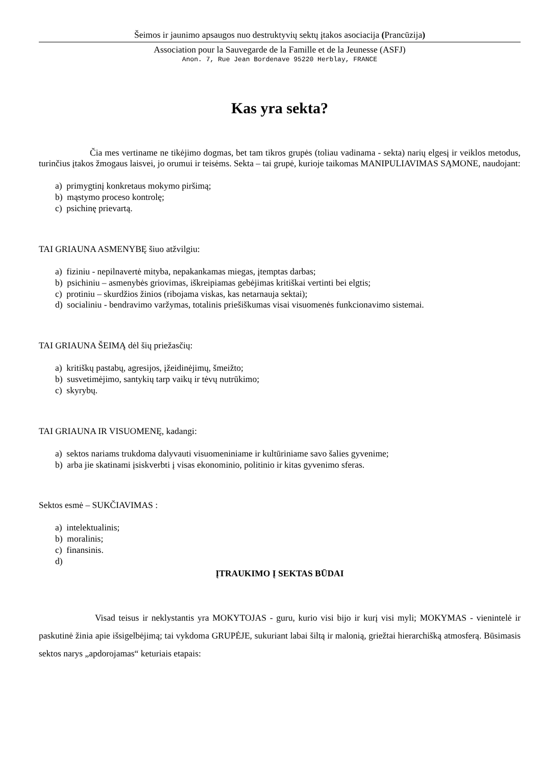Šeimos ir jaunimo apsaugos nuo destruktyvių sektų įtakos asociacija (Prancūzija)
Association pour la Sauvegarde de la Famille et de la Jeunesse (ASFJ)
Anon. 7, Rue Jean Bordenave 95220 Herblay, FRANCE
Kas yra sekta?
Čia mes vertiname ne tikėjimo dogmas, bet tam tikros grupės (toliau vadinama - sekta) narių elgesį ir veiklos metodus, turinčius įtakos žmogaus laisvei, jo orumui ir teisėms. Sekta – tai grupė, kurioje taikomas MANIPULIAVIMAS SĄMONE, naudojant:
a) primygtinį konkretaus mokymo piršimą;
b) mąstymo proceso kontrolę;
c) psichinę prievartą.
TAI GRIAUNA ASMENYBĘ šiuo atžvilgiu:
a) fiziniu - nepilnavertė mityba, nepakankamas miegas, įtemptas darbas;
b) psichiniu – asmenybės griovimas, iškreipiamas gebėjimas kritiškai vertinti bei elgtis;
c) protiniu – skurdžios žinios (ribojama viskas, kas netarnauja sektai);
d) socialiniu - bendravimo varžymas, totalinis priešiškumas visai visuomenės funkcionavimo sistemai.
TAI GRIAUNA ŠEIMĄ dėl šių priežasčių:
a) kritiškų pastabų, agresijos, įžeidinėjimų, šmeižto;
b) susvetimėjimo, santykių tarp vaikų ir tėvų nutrūkimo;
c) skyrybų.
TAI GRIAUNA IR VISUOMENĘ, kadangi:
a) sektos nariams trukdoma dalyvauti visuomeniniame ir kultūriniame savo šalies gyvenime;
b) arba jie skatinami įsiskverbti į visas ekonominio, politinio ir kitas gyvenimo sferas.
Sektos esmė – SUKČIAVIMAS :
a) intelektualinis;
b) moralinis;
c) finansinis.
d)
ĮTRAUKIMO Į SEKTAS BŪDAI
Visad teisus ir neklystantis yra MOKYTOJAS - guru, kurio visi bijo ir kurį visi myli; MOKYMAS - vienintelė ir paskutinė žinia apie išsigelbėjimą; tai vykdoma GRUPĖJE, sukuriant labai šiltą ir malonią, griežtai hierarchišką atmosferą. Būsimasis sektos narys „apdorojamas“ keturiais etapais: